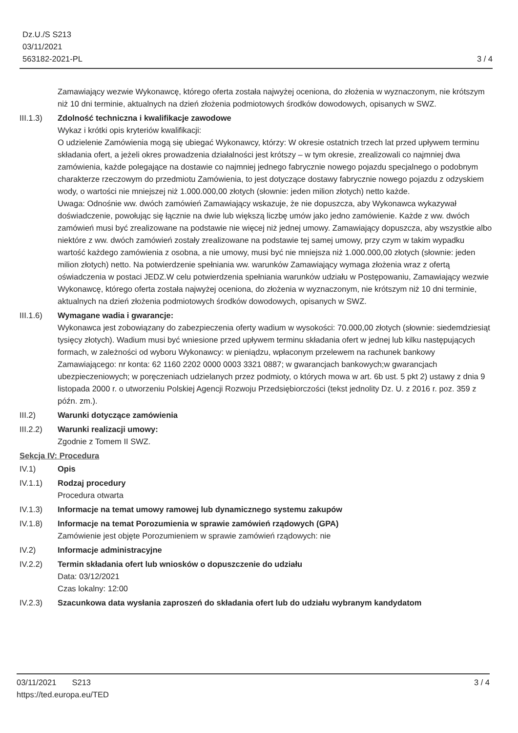Dz.U./S S213
03/11/2021
563182-2021-PL
3 / 4
Zamawiający wezwie Wykonawcę, którego oferta została najwyżej oceniona, do złożenia w wyznaczonym, nie krótszym niż 10 dni terminie, aktualnych na dzień złożenia podmiotowych środków dowodowych, opisanych w SWZ.
III.1.3)
Zdolność techniczna i kwalifikacje zawodowe
Wykaz i krótki opis kryteriów kwalifikacji:
O udzielenie Zamówienia mogą się ubiegać Wykonawcy, którzy: W okresie ostatnich trzech lat przed upływem terminu składania ofert, a jeżeli okres prowadzenia działalności jest krótszy – w tym okresie, zrealizowali co najmniej dwa zamówienia, każde polegające na dostawie co najmniej jednego fabrycznie nowego pojazdu specjalnego o podobnym charakterze rzeczowym do przedmiotu Zamówienia, to jest dotyczące dostawy fabrycznie nowego pojazdu z odzyskiem wody, o wartości nie mniejszej niż 1.000.000,00 złotych (słownie: jeden milion złotych) netto każde.
Uwaga: Odnośnie ww. dwóch zamówień Zamawiający wskazuje, że nie dopuszcza, aby Wykonawca wykazywał doświadczenie, powołując się łącznie na dwie lub większą liczbę umów jako jedno zamówienie. Każde z ww. dwóch zamówień musi być zrealizowane na podstawie nie więcej niż jednej umowy. Zamawiający dopuszcza, aby wszystkie albo niektóre z ww. dwóch zamówień zostały zrealizowane na podstawie tej samej umowy, przy czym w takim wypadku wartość każdego zamówienia z osobna, a nie umowy, musi być nie mniejsza niż 1.000.000,00 złotych (słownie: jeden milion złotych) netto. Na potwierdzenie spełniania ww. warunków Zamawiający wymaga złożenia wraz z ofertą oświadczenia w postaci JEDZ.W celu potwierdzenia spełniania warunków udziału w Postępowaniu, Zamawiający wezwie Wykonawcę, którego oferta została najwyżej oceniona, do złożenia w wyznaczonym, nie krótszym niż 10 dni terminie, aktualnych na dzień złożenia podmiotowych środków dowodowych, opisanych w SWZ.
III.1.6)
Wymagane wadia i gwarancje:
Wykonawca jest zobowiązany do zabezpieczenia oferty wadium w wysokości: 70.000,00 złotych (słownie: siedemdziesiąt tysięcy złotych). Wadium musi być wniesione przed upływem terminu składania ofert w jednej lub kilku następujących formach, w zależności od wyboru Wykonawcy: w pieniądzu, wpłaconym przelewem na rachunek bankowy Zamawiającego: nr konta: 62 1160 2202 0000 0003 3321 0887; w gwarancjach bankowych;w gwarancjach ubezpieczeniowych; w poręczeniach udzielanych przez podmioty, o których mowa w art. 6b ust. 5 pkt 2) ustawy z dnia 9 listopada 2000 r. o utworzeniu Polskiej Agencji Rozwoju Przedsiębiorczości (tekst jednolity Dz. U. z 2016 r. poz. 359 z późn. zm.).
III.2) Warunki dotyczące zamówienia
III.2.2)
Warunki realizacji umowy:
Zgodnie z Tomem II SWZ.
Sekcja IV: Procedura
IV.1) Opis
IV.1.1) Rodzaj procedury
Procedura otwarta
IV.1.3) Informacje na temat umowy ramowej lub dynamicznego systemu zakupów
IV.1.8) Informacje na temat Porozumienia w sprawie zamówień rządowych (GPA)
Zamówienie jest objęte Porozumieniem w sprawie zamówień rządowych: nie
IV.2) Informacje administracyjne
IV.2.2) Termin składania ofert lub wniosków o dopuszczenie do udziału
Data: 03/12/2021
Czas lokalny: 12:00
IV.2.3) Szacunkowa data wysłania zaproszeń do składania ofert lub do udziału wybranym kandydatom
03/11/2021 S213
https://ted.europa.eu/TED
3 / 4